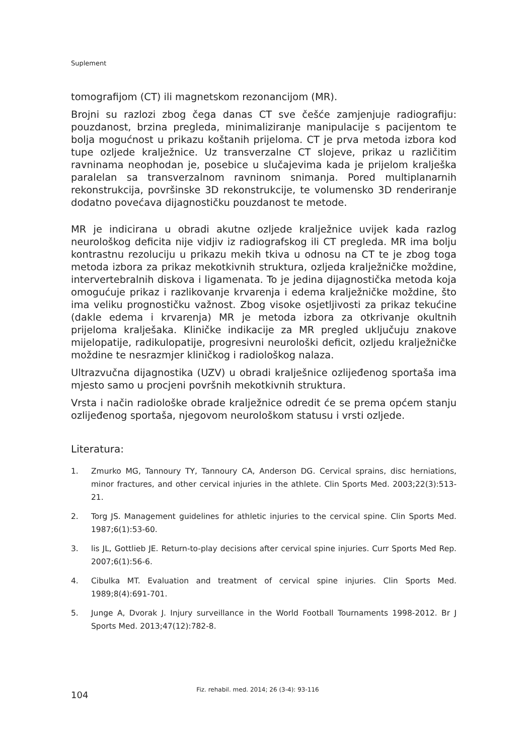Suplement
tomografijom (CT) ili magnetskom rezonancijom (MR).
Brojni su razlozi zbog čega danas CT sve češće zamjenjuje radiografiju: pouzdanost, brzina pregleda, minimaliziranje manipulacije s pacijentom te bolja mogućnost u prikazu koštanih prijeloma. CT je prva metoda izbora kod tupe ozljede kralježnice. Uz transverzalne CT slojeve, prikaz u različitim ravninama neophodan je, posebice u slučajevima kada je prijelom kralješka paralelan sa transverzalnom ravninom snimanja. Pored multiplanarnih rekonstrukcija, površinske 3D rekonstrukcije, te volumensko 3D renderiranje dodatno povećava dijagnostičku pouzdanost te metode.
MR je indicirana u obradi akutne ozljede kralježnice uvijek kada razlog neurološkog deficita nije vidjiv iz radiografskog ili CT pregleda. MR ima bolju kontrastnu rezoluciju u prikazu mekih tkiva u odnosu na CT te je zbog toga metoda izbora za prikaz mekotkivnih struktura, ozljeda kralježničke moždine, intervertebralnih diskova i ligamenata. To je jedina dijagnostička metoda koja omogućuje prikaz i razlikovanje krvarenja i edema kralježničke moždine, što ima veliku prognostičku važnost. Zbog visoke osjetljivosti za prikaz tekućine (dakle edema i krvarenja) MR je metoda izbora za otkrivanje okultnih prijeloma kralješaka. Kliničke indikacije za MR pregled uključuju znakove mijelopatije, radikulopatije, progresivni neurološki deficit, ozljedu kralježničke moždine te nesrazmjer kliničkog i radiološkog nalaza.
Ultrazvučna dijagnostika (UZV) u obradi kralješnice ozlijeđenog sportaša ima mjesto samo u procjeni površnih mekotkivnih struktura.
Vrsta i način radiološke obrade kralježnice odredit će se prema općem stanju ozlijeđenog sportaša, njegovom neurološkom statusu i vrsti ozljede.
Literatura:
1. Zmurko MG, Tannoury TY, Tannoury CA, Anderson DG. Cervical sprains, disc herniations, minor fractures, and other cervical injuries in the athlete. Clin Sports Med. 2003;22(3):513-21.
2. Torg JS. Management guidelines for athletic injuries to the cervical spine. Clin Sports Med. 1987;6(1):53-60.
3. lis JL, Gottlieb JE. Return-to-play decisions after cervical spine injuries. Curr Sports Med Rep. 2007;6(1):56-6.
4. Cibulka MT. Evaluation and treatment of cervical spine injuries. Clin Sports Med. 1989;8(4):691-701.
5. Junge A, Dvorak J. Injury surveillance in the World Football Tournaments 1998-2012. Br J Sports Med. 2013;47(12):782-8.
104 Fiz. rehabil. med. 2014; 26 (3-4): 93-116